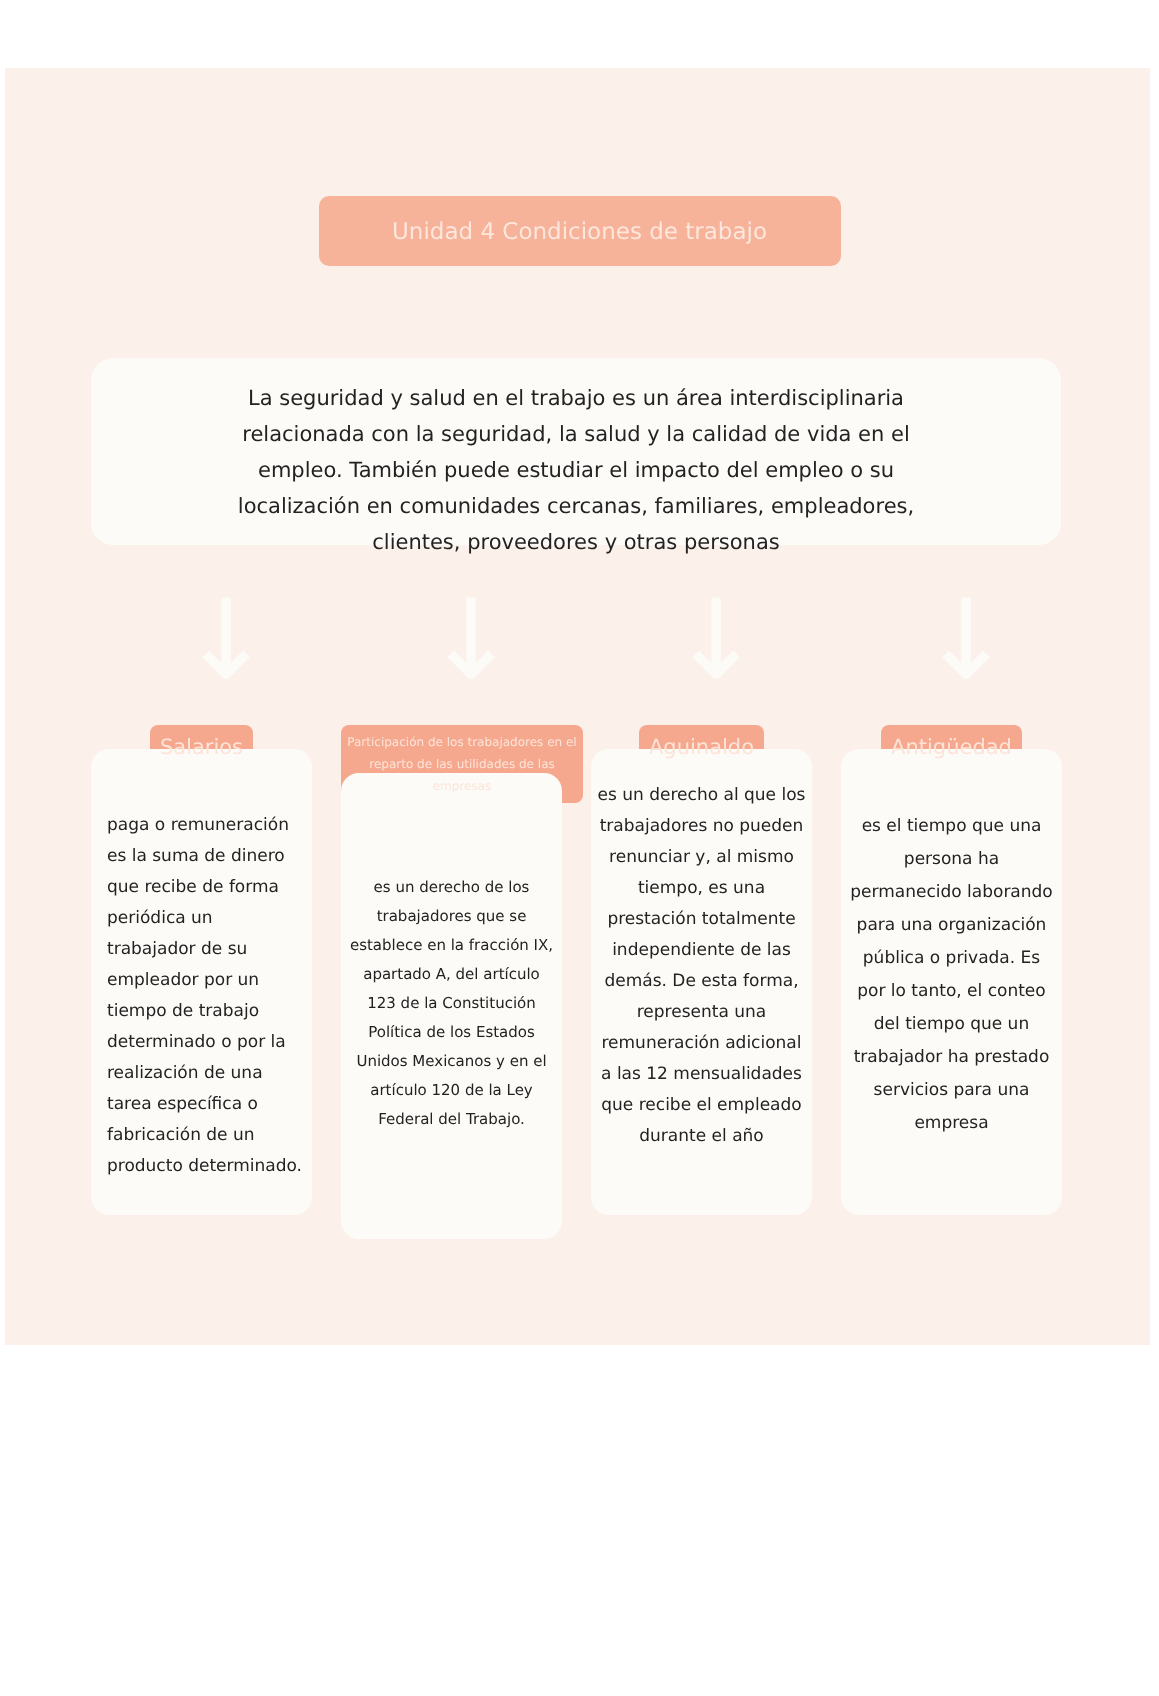Unidad 4 Condiciones de trabajo
La seguridad y salud en el trabajo es un área interdisciplinaria relacionada con la seguridad, la salud y la calidad de vida en el empleo. También puede estudiar el impacto del empleo o su localización en comunidades cercanas, familiares, empleadores, clientes, proveedores y otras personas
↓ ↓ ↓ ↓
Salarios
paga o remuneración es la suma de dinero que recibe de forma periódica un trabajador de su empleador por un tiempo de trabajo determinado o por la realización de una tarea específica o fabricación de un producto determinado.
Participación de los trabajadores en el reparto de las utilidades de las empresas
es un derecho de los trabajadores que se establece en la fracción IX, apartado A, del artículo 123 de la Constitución Política de los Estados Unidos Mexicanos y en el artículo 120 de la Ley Federal del Trabajo.
Aguinaldo
es un derecho al que los trabajadores no pueden renunciar y, al mismo tiempo, es una prestación totalmente independiente de las demás. De esta forma, representa una remuneración adicional a las 12 mensualidades que recibe el empleado durante el año
Antigüedad
es el tiempo que una persona ha permanecido laborando para una organización pública o privada. Es por lo tanto, el conteo del tiempo que un trabajador ha prestado servicios para una empresa